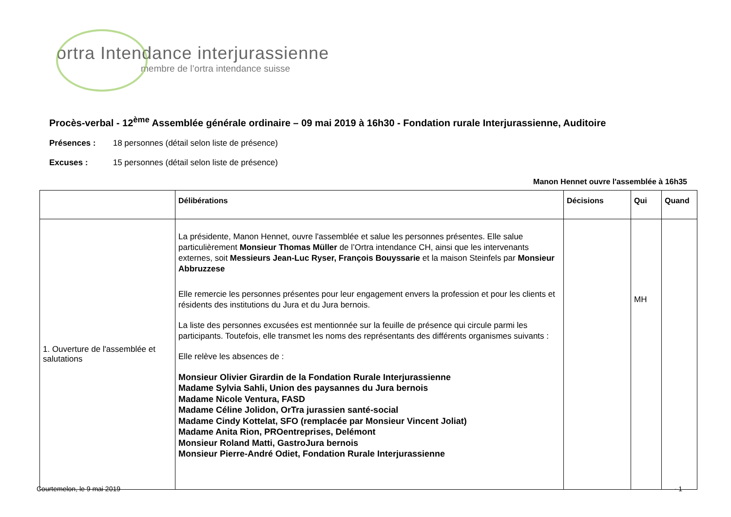ortra Intendance interjurassienne
membre de l’ortra intendance suisse
Procès-verbal - 12<sup>ème</sup> Assemblée générale ordinaire – 09 mai 2019 à 16h30 - Fondation rurale Interjurassienne, Auditoire
Présences : 18 personnes (détail selon liste de présence)
Excuses : 15 personnes (détail selon liste de présence)
Manon Hennet ouvre l'assemblée à 16h35
| | Délibérations | Décisions | Qui | Quand |
| --- | --- | --- | --- | --- |
| 1. Ouverture de l'assemblée et salutations | La présidente, Manon Hennet, ouvre l'assemblée et salue les personnes présentes. Elle salue particulièrement Monsieur Thomas Müller de l’Ortra intendance CH, ainsi que les intervenants externes, soit Messieurs Jean-Luc Ryser, François Bouyssarie et la maison Steinfels par Monsieur Abbruzzese Elle remercie les personnes présentes pour leur engagement envers la profession et pour les clients et résidents des institutions du Jura et du Jura bernois. La liste des personnes excusées est mentionnée sur la feuille de présence qui circule parmi les participants. Toutefois, elle transmet les noms des représentants des différents organismes suivants : Elle relève les absences de : Monsieur Olivier Girardin de la Fondation Rurale Interjurassienne Madame Sylvia Sahli, Union des paysannes du Jura bernois Madame Nicole Ventura, FASD Madame Céline Jolidon, OrTra jurassien santé-social Madame Cindy Kottelat, SFO (remplacée par Monsieur Vincent Joliat) Madame Anita Rion, PROentreprises, Delémont Monsieur Roland Matti, GastroJura bernois Monsieur Pierre-André Odiet, Fondation Rurale Interjurassienne | | MH | |
Courtemelon, le 9 mai 2019 - 1